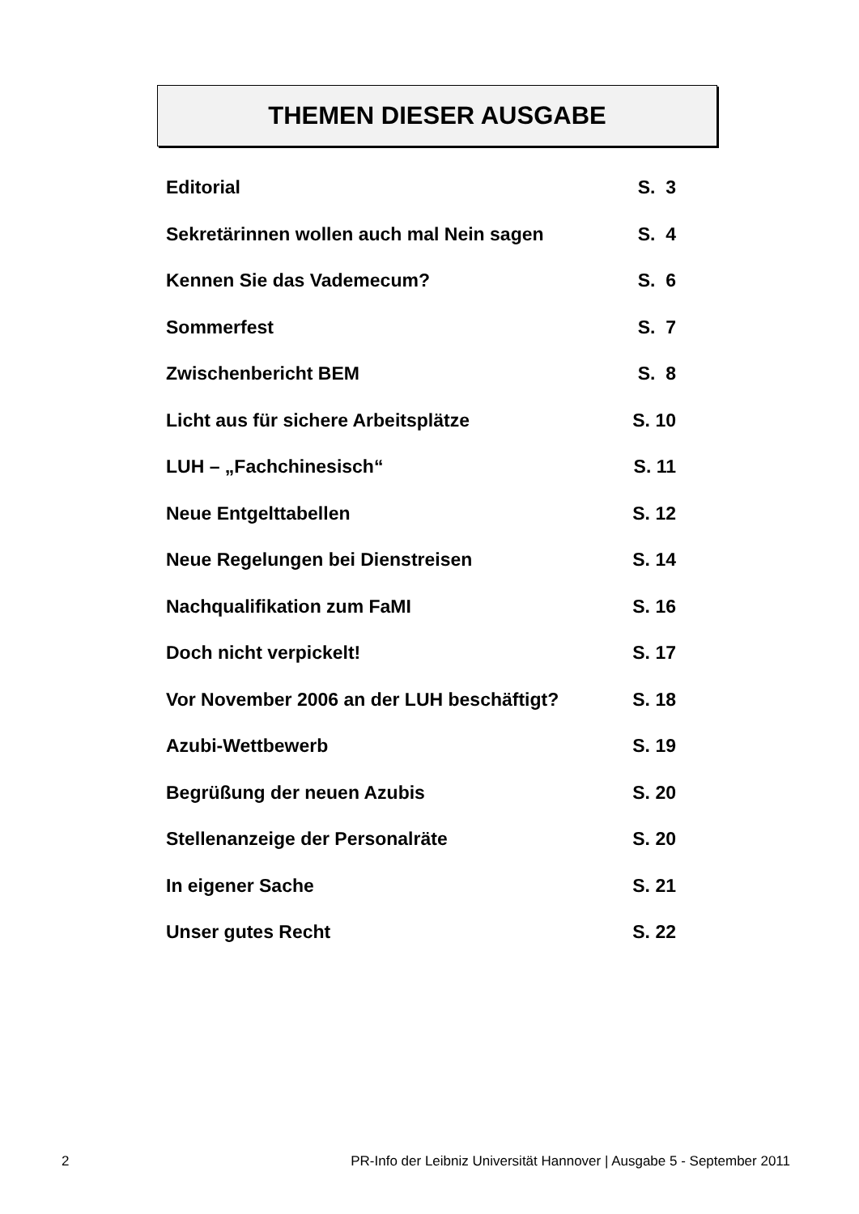THEMEN DIESER AUSGABE
| Editorial | S. 3 |
| Sekretärinnen wollen auch mal Nein sagen | S. 4 |
| Kennen Sie das Vademecum? | S. 6 |
| Sommerfest | S. 7 |
| Zwischenbericht BEM | S. 8 |
| Licht aus für sichere Arbeitsplätze | S. 10 |
| LUH – „Fachchinesisch“ | S. 11 |
| Neue Entgelttabellen | S. 12 |
| Neue Regelungen bei Dienstreisen | S. 14 |
| Nachqualifikation zum FaMI | S. 16 |
| Doch nicht verpickelt! | S. 17 |
| Vor November 2006 an der LUH beschäftigt? | S. 18 |
| Azubi-Wettbewerb | S. 19 |
| Begrüßung der neuen Azubis | S. 20 |
| Stellenanzeige der Personalräte | S. 20 |
| In eigener Sache | S. 21 |
| Unser gutes Recht | S. 22 |
2 PR-Info der Leibniz Universität Hannover | Ausgabe 5 - September 2011